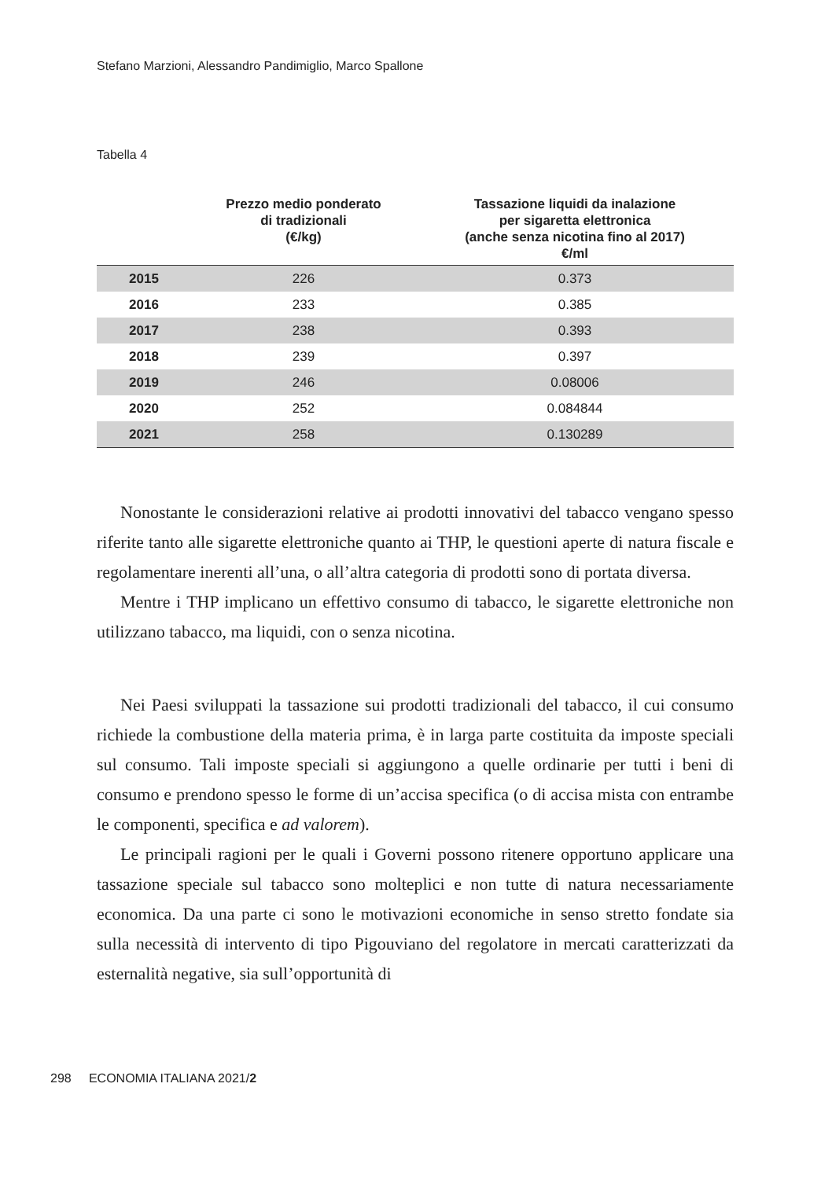Stefano Marzioni, Alessandro Pandimiglio, Marco Spallone
Tabella 4
| | Prezzo medio ponderato di tradizionali (€/kg) | Tassazione liquidi da inalazione per sigaretta elettronica (anche senza nicotina fino al 2017) €/ml |
| --- | --- | --- |
| 2015 | 226 | 0.373 |
| 2016 | 233 | 0.385 |
| 2017 | 238 | 0.393 |
| 2018 | 239 | 0.397 |
| 2019 | 246 | 0.08006 |
| 2020 | 252 | 0.084844 |
| 2021 | 258 | 0.130289 |
Nonostante le considerazioni relative ai prodotti innovativi del tabacco vengano spesso riferite tanto alle sigarette elettroniche quanto ai THP, le questioni aperte di natura fiscale e regolamentare inerenti all’una, o all’altra categoria di prodotti sono di portata diversa.
Mentre i THP implicano un effettivo consumo di tabacco, le sigarette elettroniche non utilizzano tabacco, ma liquidi, con o senza nicotina.
Nei Paesi sviluppati la tassazione sui prodotti tradizionali del tabacco, il cui consumo richiede la combustione della materia prima, è in larga parte costituita da imposte speciali sul consumo. Tali imposte speciali si aggiungono a quelle ordinarie per tutti i beni di consumo e prendono spesso le forme di un’accisa specifica (o di accisa mista con entrambe le componenti, specifica e ad valorem).
Le principali ragioni per le quali i Governi possono ritenere opportuno applicare una tassazione speciale sul tabacco sono molteplici e non tutte di natura necessariamente economica. Da una parte ci sono le motivazioni economiche in senso stretto fondate sia sulla necessità di intervento di tipo Pigouviano del regolatore in mercati caratterizzati da esternalità negative, sia sull’opportunità di
298 ECONOMIA ITALIANA 2021/2